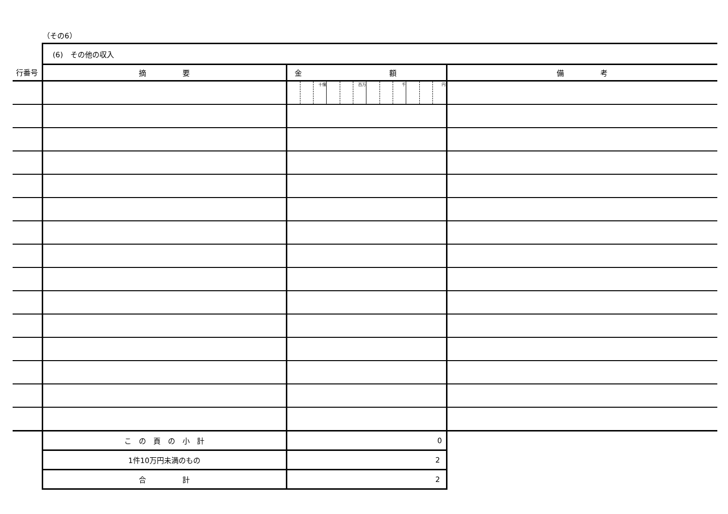（その6）
| | (6) その他の収入 | | |
| 行番号 | 摘 要 | 金 額 | 備 考 |
| | | 十億 百万 千 円 | |
| | こ の 頁 の 小 計 | 0 | |
| | 1件10万円未満のもの | 2 | |
| | 合 計 | 2 | |